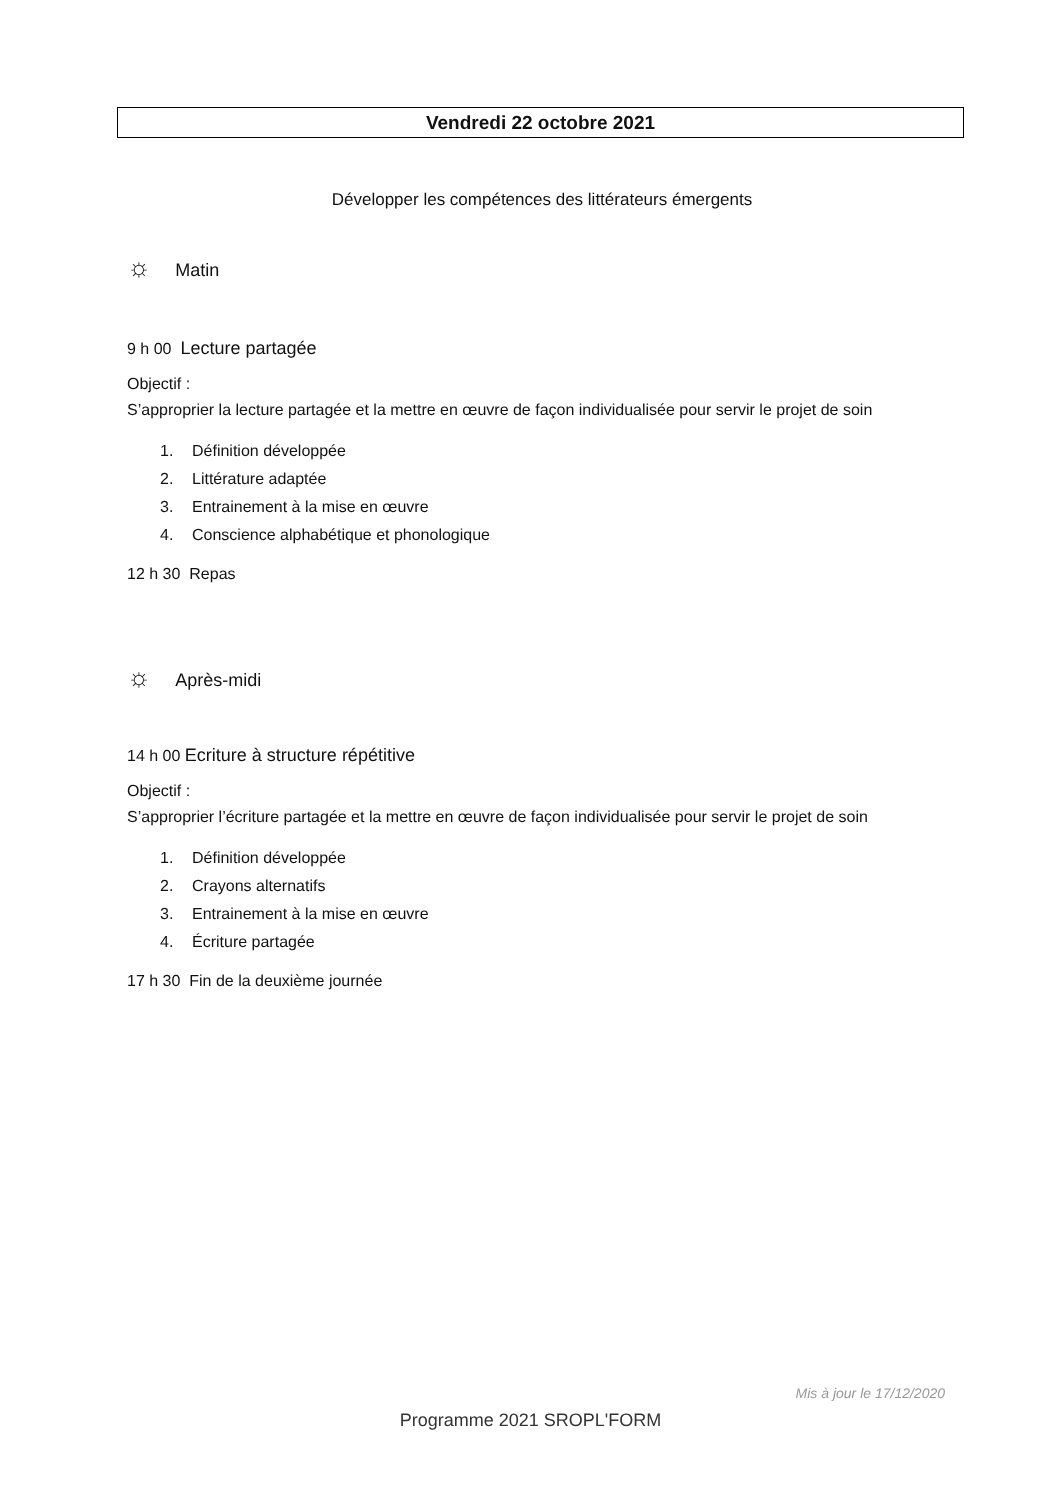Vendredi 22 octobre 2021
Développer les compétences des littérateurs émergents
☼ Matin
9 h 00 Lecture partagée
Objectif :
S’approprier la lecture partagée et la mettre en œuvre de façon individualisée pour servir le projet de soin
1. Définition développée
2. Littérature adaptée
3. Entrainement à la mise en œuvre
4. Conscience alphabétique et phonologique
12 h 30 Repas
☼ Après-midi
14 h 00 Ecriture à structure répétitive
Objectif :
S’approprier l’écriture partagée et la mettre en œuvre de façon individualisée pour servir le projet de soin
1. Définition développée
2. Crayons alternatifs
3. Entrainement à la mise en œuvre
4. Écriture partagée
17 h 30 Fin de la deuxième journée
Mis à jour le 17/12/2020
Programme 2021 SROPL'FORM